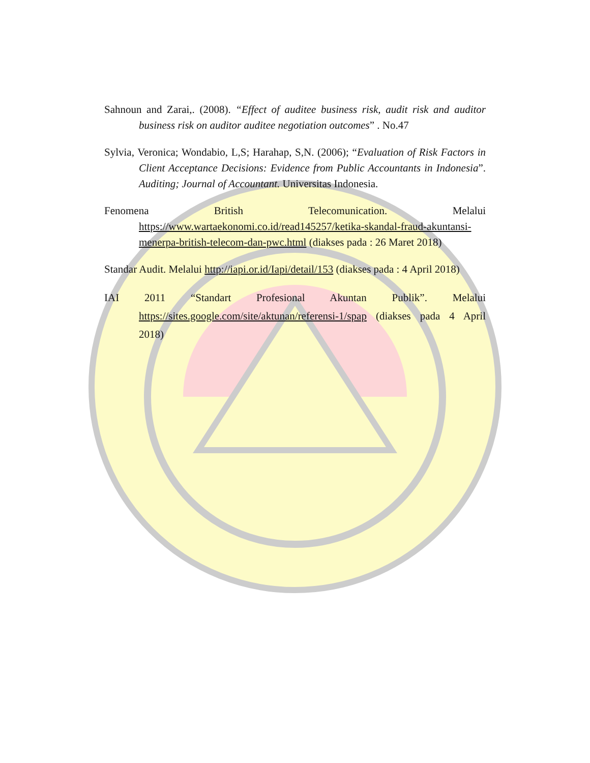Sahnoun and Zarai,. (2008). “Effect of auditee business risk, audit risk and auditor business risk on auditor auditee negotiation outcomes” . No.47
Sylvia, Veronica; Wondabio, L,S; Harahap, S,N. (2006); “Evaluation of Risk Factors in Client Acceptance Decisions: Evidence from Public Accountants in Indonesia”. Auditing; Journal of Accountant. Universitas Indonesia.
Fenomena British Telecomunication. Melalui https://www.wartaekonomi.co.id/read145257/ketika-skandal-fraud-akuntansi-menerpa-british-telecom-dan-pwc.html (diakses pada : 26 Maret 2018)
Standar Audit. Melalui http://iapi.or.id/Iapi/detail/153 (diakses pada : 4 April 2018)
IAI 2011 “Standart Profesional Akuntan Publik”. Melalui https://sites.google.com/site/aktunan/referensi-1/spap (diakses pada 4 April 2018)